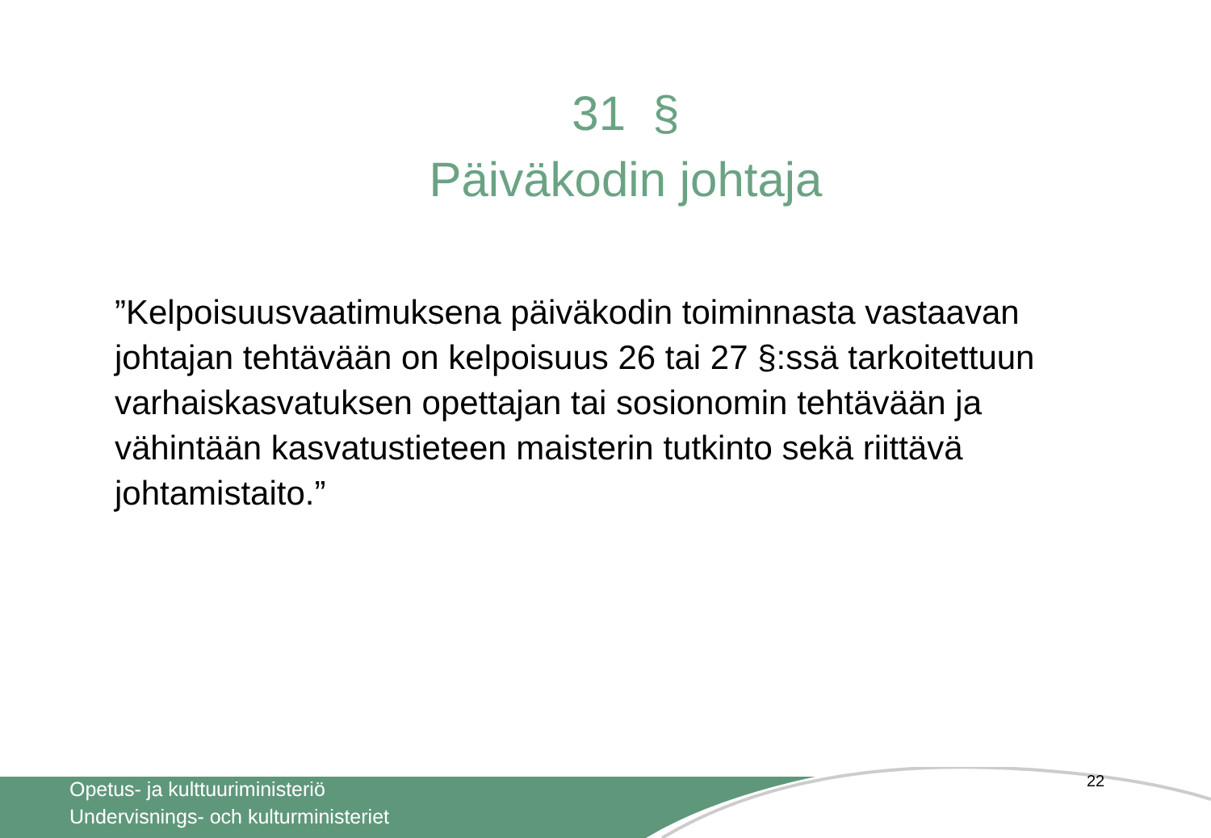31 §
Päiväkodin johtaja
”Kelpoisuusvaatimuksena päiväkodin toiminnasta vastaavan johtajan tehtävään on kelpoisuus 26 tai 27 §:ssä tarkoitettuun varhaiskasvatuksen opettajan tai sosionomin tehtävään ja vähintään kasvatustieteen maisterin tutkinto sekä riittävä johtamistaito.”
Opetus- ja kulttuuriministeriö
Undervisnings- och kulturministeriet
22